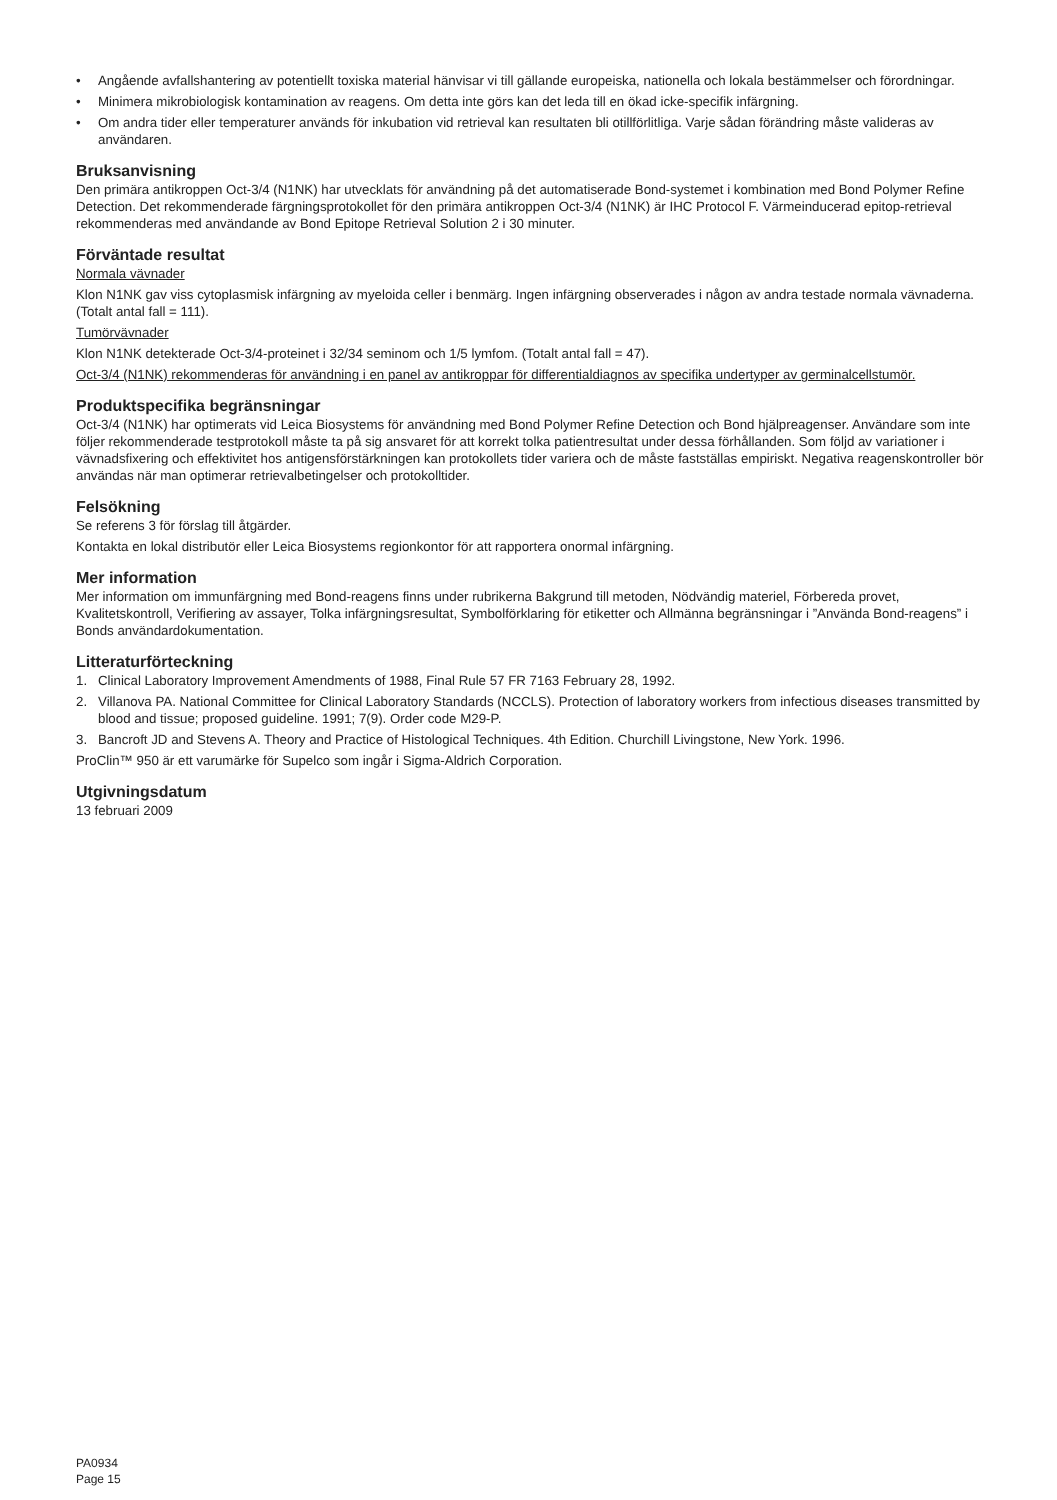• Angående avfallshantering av potentiellt toxiska material hänvisar vi till gällande europeiska, nationella och lokala bestämmelser och förordningar.
• Minimera mikrobiologisk kontamination av reagens. Om detta inte görs kan det leda till en ökad icke-specifik infärgning.
• Om andra tider eller temperaturer används för inkubation vid retrieval kan resultaten bli otillförlitliga. Varje sådan förändring måste valideras av användaren.
Bruksanvisning
Den primära antikroppen Oct-3/4 (N1NK) har utvecklats för användning på det automatiserade Bond-systemet i kombination med Bond Polymer Refine Detection. Det rekommenderade färgningsprotokollet för den primära antikroppen Oct-3/4 (N1NK) är IHC Protocol F. Värmeinducerad epitop-retrieval rekommenderas med användande av Bond Epitope Retrieval Solution 2 i 30 minuter.
Förväntade resultat
Normala vävnader
Klon N1NK gav viss cytoplasmisk infärgning av myeloida celler i benmärg. Ingen infärgning observerades i någon av andra testade normala vävnaderna. (Totalt antal fall = 111).
Tumörvävnader
Klon N1NK detekterade Oct-3/4-proteinet i 32/34 seminom och 1/5 lymfom. (Totalt antal fall = 47).
Oct-3/4 (N1NK) rekommenderas för användning i en panel av antikroppar för differentialdiagnos av specifika undertyper av germinalcellstumör.
Produktspecifika begränsningar
Oct-3/4 (N1NK) har optimerats vid Leica Biosystems för användning med Bond Polymer Refine Detection och Bond hjälpreagenser. Användare som inte följer rekommenderade testprotokoll måste ta på sig ansvaret för att korrekt tolka patientresultat under dessa förhållanden. Som följd av variationer i vävnadsfixering och effektivitet hos antigensförstärkningen kan protokollets tider variera och de måste fastställas empiriskt. Negativa reagenskontroller bör användas när man optimerar retrievalbetingelser och protokolltider.
Felsökning
Se referens 3 för förslag till åtgärder.
Kontakta en lokal distributör eller Leica Biosystems regionkontor för att rapportera onormal infärgning.
Mer information
Mer information om immunfärgning med Bond-reagens finns under rubrikerna Bakgrund till metoden, Nödvändig materiel, Förbereda provet, Kvalitetskontroll, Verifiering av assayer, Tolka infärgningsresultat, Symbolförklaring för etiketter och Allmänna begränsningar i ”Använda Bond-reagens” i Bonds användardokumentation.
Litteraturförteckning
1. Clinical Laboratory Improvement Amendments of 1988, Final Rule 57 FR 7163 February 28, 1992.
2. Villanova PA. National Committee for Clinical Laboratory Standards (NCCLS). Protection of laboratory workers from infectious diseases transmitted by blood and tissue; proposed guideline. 1991; 7(9). Order code M29-P.
3. Bancroft JD and Stevens A. Theory and Practice of Histological Techniques. 4th Edition. Churchill Livingstone, New York. 1996.
ProClin™ 950 är ett varumärke för Supelco som ingår i Sigma-Aldrich Corporation.
Utgivningsdatum
13 februari 2009
PA0934
Page 15